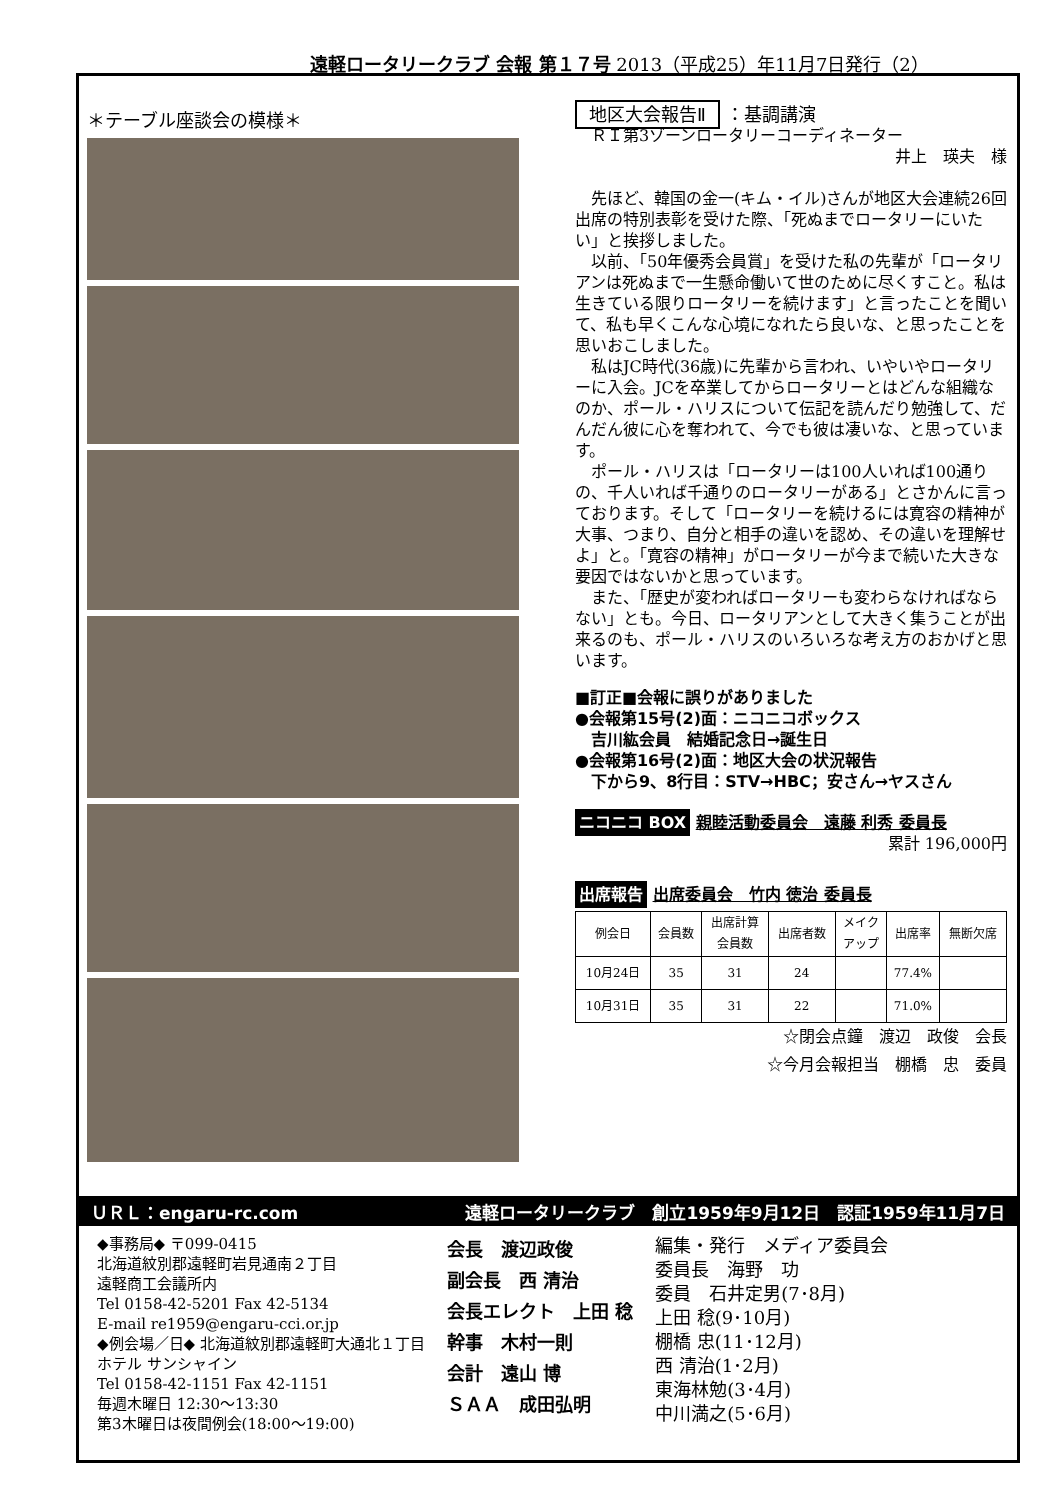遠軽ロータリークラブ 会報 第１７号 2013（平成25）年11月7日発行（2）
＊テーブル座談会の模様＊
地区大会報告Ⅱ ：基調講演
　ＲＩ第3ゾーンロータリーコーディネーター
井上　瑛夫　様
　先ほど、韓国の金一(キム・イル)さんが地区大会連続26回出席の特別表彰を受けた際、「死ぬまでロータリーにいたい」と挨拶しました。
　以前、「50年優秀会員賞」を受けた私の先輩が「ロータリアンは死ぬまで一生懸命働いて世のために尽くすこと。私は生きている限りロータリーを続けます」と言ったことを聞いて、私も早くこんな心境になれたら良いな、と思ったことを思いおこしました。
　私はJC時代(36歳)に先輩から言われ、いやいやロータリーに入会。JCを卒業してからロータリーとはどんな組織なのか、ポール・ハリスについて伝記を読んだり勉強して、だんだん彼に心を奪われて、今でも彼は凄いな、と思っています。
　ポール・ハリスは「ロータリーは100人いれば100通りの、千人いれば千通りのロータリーがある」とさかんに言っております。そして「ロータリーを続けるには寛容の精神が大事、つまり、自分と相手の違いを認め、その違いを理解せよ」と。「寛容の精神」がロータリーが今まで続いた大きな要因ではないかと思っています。
　また、「歴史が変わればロータリーも変わらなければならない」とも。今日、ロータリアンとして大きく集うことが出来るのも、ポール・ハリスのいろいろな考え方のおかげと思います。
■訂正■会報に誤りがありました
●会報第15号(2)面：ニコニコボックス
　吉川紘会員　結婚記念日→誕生日
●会報第16号(2)面：地区大会の状況報告
　下から9、8行目：STV→HBC；安さん→ヤスさん
ニコニコ BOX 親睦活動委員会　遠藤 利秀 委員長
累計 196,000円
出席報告 出席委員会　竹内 徳治 委員長
| 例会日 | 会員数 | 出席計算 会員数 | 出席者数 | メイク アップ | 出席率 | 無断欠席 |
| --- | --- | --- | --- | --- | --- | --- |
| 10月24日 | 35 | 31 | 24 | | 77.4% | |
| 10月31日 | 35 | 31 | 22 | | 71.0% | |
☆閉会点鐘　渡辺　政俊　会長
☆今月会報担当　棚橋　忠　委員
ＵＲＬ：engaru-rc.com 遠軽ロータリークラブ　創立1959年9月12日　認証1959年11月7日
◆事務局◆ 〒099-0415
北海道紋別郡遠軽町岩見通南２丁目
遠軽商工会議所内
Tel 0158-42-5201 Fax 42-5134
E-mail re1959@engaru-cci.or.jp
◆例会場／日◆ 北海道紋別郡遠軽町大通北１丁目
ホテル サンシャイン
Tel 0158-42-1151 Fax 42-1151
毎週木曜日 12:30〜13:30
第3木曜日は夜間例会(18:00〜19:00)
会長　渡辺政俊
副会長　西 清治
会長エレクト　上田 稔
幹事　木村一則
会計　遠山 博
ＳＡＡ　成田弘明
編集・発行　メディア委員会
委員長　海野　功
委員　石井定男(7･8月)
上田 稔(9･10月)
棚橋 忠(11･12月)
西 清治(1･2月)
東海林勉(3･4月)
中川満之(5･6月)